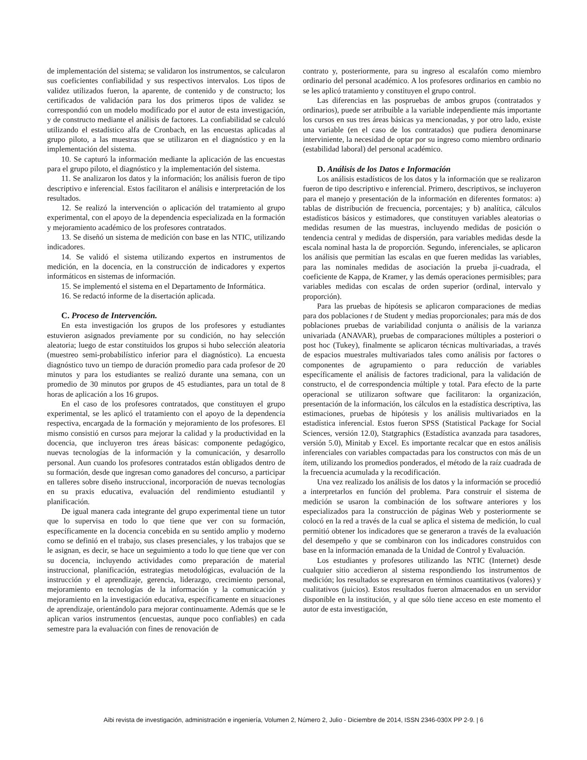de implementación del sistema; se validaron los instrumentos, se calcularon sus coeficientes confiabilidad y sus respectivos intervalos. Los tipos de validez utilizados fueron, la aparente, de contenido y de constructo; los certificados de validación para los dos primeros tipos de validez se correspondió con un modelo modificado por el autor de esta investigación, y de constructo mediante el análisis de factores. La confiabilidad se calculó utilizando el estadístico alfa de Cronbach, en las encuestas aplicadas al grupo piloto, a las muestras que se utilizaron en el diagnóstico y en la implementación del sistema.
10. Se capturó la información mediante la aplicación de las encuestas para el grupo piloto, el diagnóstico y la implementación del sistema.
11. Se analizaron los datos y la información; los análisis fueron de tipo descriptivo e inferencial. Estos facilitaron el análisis e interpretación de los resultados.
12. Se realizó la intervención o aplicación del tratamiento al grupo experimental, con el apoyo de la dependencia especializada en la formación y mejoramiento académico de los profesores contratados.
13. Se diseñó un sistema de medición con base en las NTIC, utilizando indicadores.
14. Se validó el sistema utilizando expertos en instrumentos de medición, en la docencia, en la construcción de indicadores y expertos informáticos en sistemas de información.
15. Se implementó el sistema en el Departamento de Informática.
16. Se redactó informe de la disertación aplicada.
C. Proceso de Intervención.
En esta investigación los grupos de los profesores y estudiantes estuvieron asignados previamente por su condición, no hay selección aleatoria; luego de estar constituidos los grupos si hubo selección aleatoria (muestreo semi-probabilístico inferior para el diagnóstico). La encuesta diagnóstico tuvo un tiempo de duración promedio para cada profesor de 20 minutos y para los estudiantes se realizó durante una semana, con un promedio de 30 minutos por grupos de 45 estudiantes, para un total de 8 horas de aplicación a los 16 grupos.
En el caso de los profesores contratados, que constituyen el grupo experimental, se les aplicó el tratamiento con el apoyo de la dependencia respectiva, encargada de la formación y mejoramiento de los profesores. El mismo consistió en cursos para mejorar la calidad y la productividad en la docencia, que incluyeron tres áreas básicas: componente pedagógico, nuevas tecnologías de la información y la comunicación, y desarrollo personal. Aun cuando los profesores contratados están obligados dentro de su formación, desde que ingresan como ganadores del concurso, a participar en talleres sobre diseño instruccional, incorporación de nuevas tecnologías en su praxis educativa, evaluación del rendimiento estudiantil y planificación.
De igual manera cada integrante del grupo experimental tiene un tutor que lo supervisa en todo lo que tiene que ver con su formación, específicamente en la docencia concebida en su sentido amplio y moderno como se definió en el trabajo, sus clases presenciales, y los trabajos que se le asignan, es decir, se hace un seguimiento a todo lo que tiene que ver con su docencia, incluyendo actividades como preparación de material instruccional, planificación, estrategias metodológicas, evaluación de la instrucción y el aprendizaje, gerencia, liderazgo, crecimiento personal, mejoramiento en tecnologías de la información y la comunicación y mejoramiento en la investigación educativa, específicamente en situaciones de aprendizaje, orientándolo para mejorar continuamente. Además que se le aplican varios instrumentos (encuestas, aunque poco confiables) en cada semestre para la evaluación con fines de renovación de
contrato y, posteriormente, para su ingreso al escalafón como miembro ordinario del personal académico. A los profesores ordinarios en cambio no se les aplicó tratamiento y constituyen el grupo control.
Las diferencias en las pospruebas de ambos grupos (contratados y ordinarios), puede ser atribuible a la variable independiente más importante los cursos en sus tres áreas básicas ya mencionadas, y por otro lado, existe una variable (en el caso de los contratados) que pudiera denominarse interviniente, la necesidad de optar por su ingreso como miembro ordinario (estabilidad laboral) del personal académico.
D. Análisis de los Datos e Información
Los análisis estadísticos de los datos y la información que se realizaron fueron de tipo descriptivo e inferencial. Primero, descriptivos, se incluyeron para el manejo y presentación de la información en diferentes formatos: a) tablas de distribución de frecuencia, porcentajes; y b) analítica, cálculos estadísticos básicos y estimadores, que constituyen variables aleatorias o medidas resumen de las muestras, incluyendo medidas de posición o tendencia central y medidas de dispersión, para variables medidas desde la escala nominal hasta la de proporción. Segundo, inferenciales, se aplicaron los análisis que permitían las escalas en que fueren medidas las variables, para las nominales medidas de asociación la prueba ji-cuadrada, el coeficiente de Kappa, de Kramer, y las demás operaciones permisibles; para variables medidas con escalas de orden superior (ordinal, intervalo y proporción).
Para las pruebas de hipótesis se aplicaron comparaciones de medias para dos poblaciones t de Student y medias proporcionales; para más de dos poblaciones pruebas de variabilidad conjunta o análisis de la varianza univariada (ANAVAR), pruebas de comparaciones múltiples a posteriori o post hoc (Tukey), finalmente se aplicaron técnicas multivariadas, a través de espacios muestrales multivariados tales como análisis por factores o componentes de agrupamiento o para reducción de variables específicamente el análisis de factores tradicional, para la validación de constructo, el de correspondencia múltiple y total. Para efecto de la parte operacional se utilizaron software que facilitaron: la organización, presentación de la información, los cálculos en la estadística descriptiva, las estimaciones, pruebas de hipótesis y los análisis multivariados en la estadística inferencial. Estos fueron SPSS (Statistical Package for Social Sciences, versión 12.0), Statgraphics (Estadística avanzada para tasadores, versión 5.0), Minitab y Excel. Es importante recalcar que en estos análisis inferenciales con variables compactadas para los constructos con más de un ítem, utilizando los promedios ponderados, el método de la raíz cuadrada de la frecuencia acumulada y la recodificación.
Una vez realizado los análisis de los datos y la información se procedió a interpretarlos en función del problema. Para construir el sistema de medición se usaron la combinación de los software anteriores y los especializados para la construcción de páginas Web y posteriormente se colocó en la red a través de la cual se aplica el sistema de medición, lo cual permitió obtener los indicadores que se generaron a través de la evaluación del desempeño y que se combinaron con los indicadores construidos con base en la información emanada de la Unidad de Control y Evaluación.
Los estudiantes y profesores utilizando las NTIC (Internet) desde cualquier sitio accedieron al sistema respondiendo los instrumentos de medición; los resultados se expresaron en términos cuantitativos (valores) y cualitativos (juicios). Estos resultados fueron almacenados en un servidor disponible en la institución, y al que sólo tiene acceso en este momento el autor de esta investigación,
Aibi revista de investigación, administración e ingeniería, Volumen 2, Número 2, Julio - Diciembre de 2014, ISSN 2346-030X PP 2-9. | 6